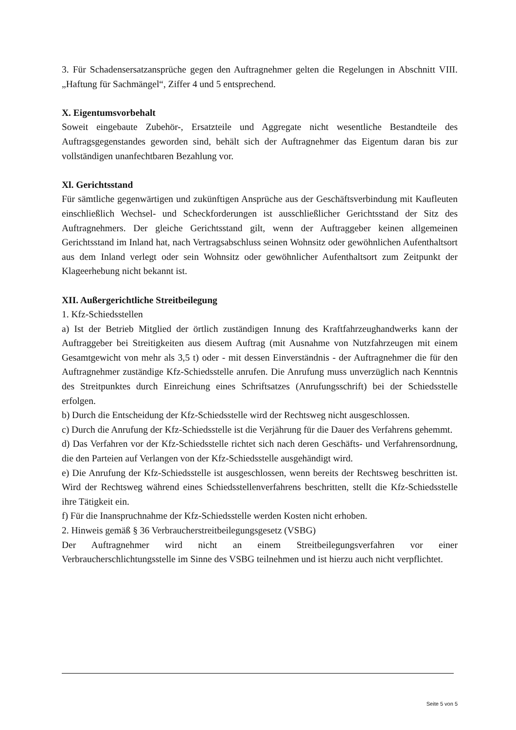3. Für Schadensersatzansprüche gegen den Auftragnehmer gelten die Regelungen in Abschnitt VIII. „Haftung für Sachmängel“, Ziffer 4 und 5 entsprechend.
X. Eigentumsvorbehalt
Soweit eingebaute Zubehör-, Ersatzteile und Aggregate nicht wesentliche Bestandteile des Auftragsgegenstandes geworden sind, behält sich der Auftragnehmer das Eigentum daran bis zur vollständigen unanfechtbaren Bezahlung vor.
Xl. Gerichtsstand
Für sämtliche gegenwärtigen und zukünftigen Ansprüche aus der Geschäftsverbindung mit Kaufleuten einschließlich Wechsel- und Scheckforderungen ist ausschließlicher Gerichtsstand der Sitz des Auftragnehmers. Der gleiche Gerichtsstand gilt, wenn der Auftraggeber keinen allgemeinen Gerichtsstand im Inland hat, nach Vertragsabschluss seinen Wohnsitz oder gewöhnlichen Aufenthaltsort aus dem Inland verlegt oder sein Wohnsitz oder gewöhnlicher Aufenthaltsort zum Zeitpunkt der Klageerhebung nicht bekannt ist.
XII. Außergerichtliche Streitbeilegung
1. Kfz-Schiedsstellen
a) Ist der Betrieb Mitglied der örtlich zuständigen Innung des Kraftfahrzeughandwerks kann der Auftraggeber bei Streitigkeiten aus diesem Auftrag (mit Ausnahme von Nutzfahrzeugen mit einem Gesamtgewicht von mehr als 3,5 t) oder - mit dessen Einverständnis - der Auftragnehmer die für den Auftragnehmer zuständige Kfz-Schiedsstelle anrufen. Die Anrufung muss unverzüglich nach Kenntnis des Streitpunktes durch Einreichung eines Schriftsatzes (Anrufungsschrift) bei der Schiedsstelle erfolgen.
b) Durch die Entscheidung der Kfz-Schiedsstelle wird der Rechtsweg nicht ausgeschlossen.
c) Durch die Anrufung der Kfz-Schiedsstelle ist die Verjährung für die Dauer des Verfahrens gehemmt.
d) Das Verfahren vor der Kfz-Schiedsstelle richtet sich nach deren Geschäfts- und Verfahrensordnung, die den Parteien auf Verlangen von der Kfz-Schiedsstelle ausgehändigt wird.
e) Die Anrufung der Kfz-Schiedsstelle ist ausgeschlossen, wenn bereits der Rechtsweg beschritten ist. Wird der Rechtsweg während eines Schiedsstellenverfahrens beschritten, stellt die Kfz-Schiedsstelle ihre Tätigkeit ein.
f) Für die Inanspruchnahme der Kfz-Schiedsstelle werden Kosten nicht erhoben.
2. Hinweis gemäß § 36 Verbraucherstreitbeilegungsgesetz (VSBG)
Der Auftragnehmer wird nicht an einem Streitbeilegungsverfahren vor einer Verbraucherschlichtungsstelle im Sinne des VSBG teilnehmen und ist hierzu auch nicht verpflichtet.
Seite 5 von 5